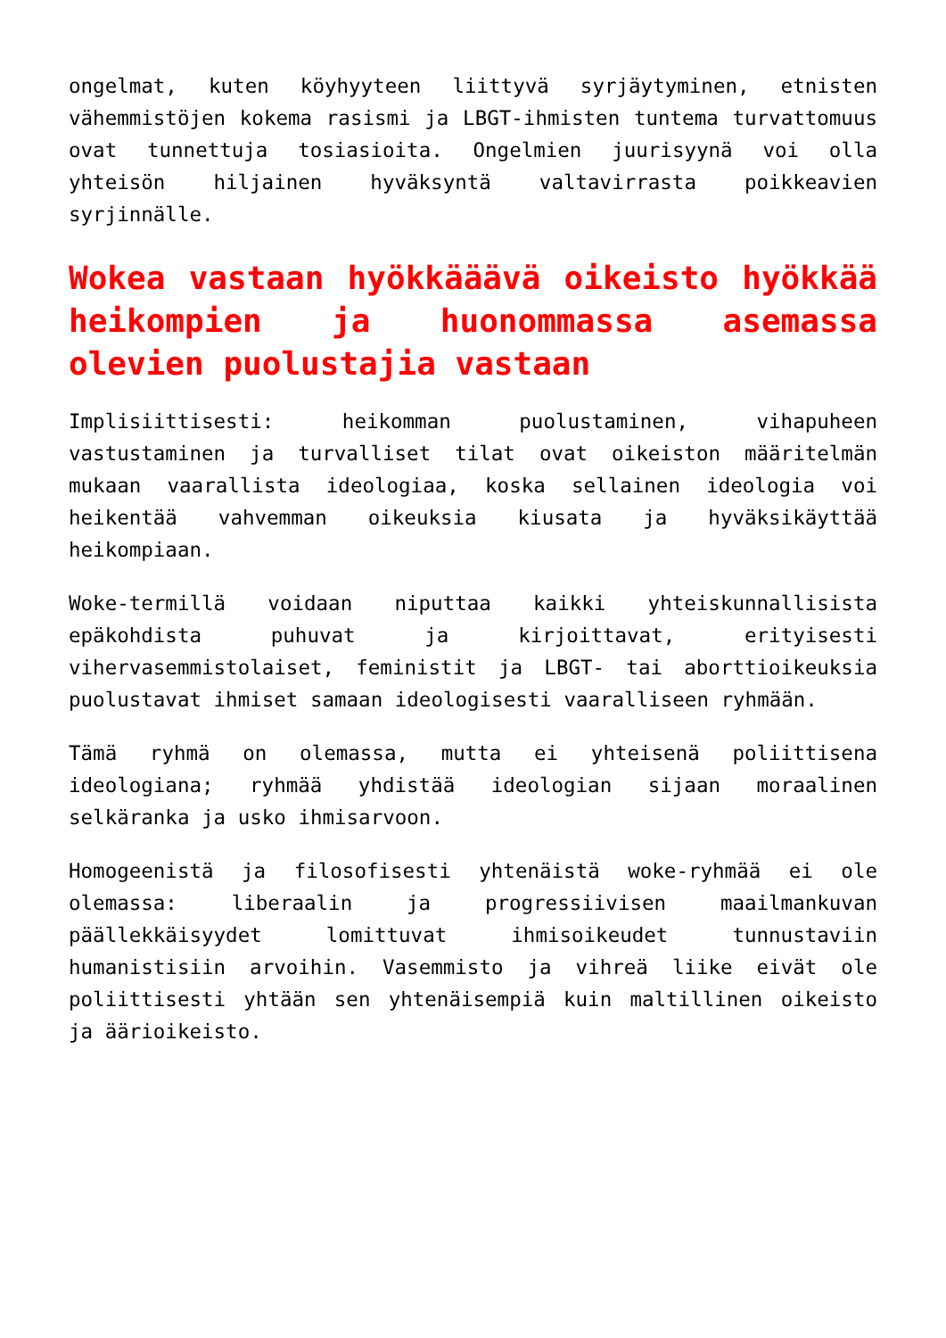ongelmat, kuten köyhyyteen liittyvä syrjäytyminen, etnisten vähemmistöjen kokema rasismi ja LBGT-ihmisten tuntema turvattomuus ovat tunnettuja tosiasioita. Ongelmien juurisyynä voi olla yhteisön hiljainen hyväksyntä valtavirrasta poikkeavien syrjinnälle.
Wokea vastaan hyökkääävä oikeisto hyökkää heikompien ja huonommassa asemassa olevien puolustajia vastaan
Implisiittisesti: heikomman puolustaminen, vihapuheen vastustaminen ja turvalliset tilat ovat oikeiston määritelmän mukaan vaarallista ideologiaa, koska sellainen ideologia voi heikentää vahvemman oikeuksia kiusata ja hyväksikäyttää heikompiaan.
Woke-termillä voidaan niputtaa kaikki yhteiskunnallisista epäkohdista puhuvat ja kirjoittavat, erityisesti vihervasemmistolaiset, feministit ja LBGT- tai aborttioikeuksia puolustavat ihmiset samaan ideologisesti vaaralliseen ryhmään.
Tämä ryhmä on olemassa, mutta ei yhteisenä poliittisena ideologiana; ryhmää yhdistää ideologian sijaan moraalinen selkäranka ja usko ihmisarvoon.
Homogeenistä ja filosofisesti yhtenäistä woke-ryhmää ei ole olemassa: liberaalin ja progressiivisen maailmankuvan päällekkäisyydet lomittuvat ihmisoikeudet tunnustaviin humanistisiin arvoihin. Vasemmisto ja vihreä liike eivät ole poliittisesti yhtään sen yhtenäisempiä kuin maltillinen oikeisto ja äärioikeisto.